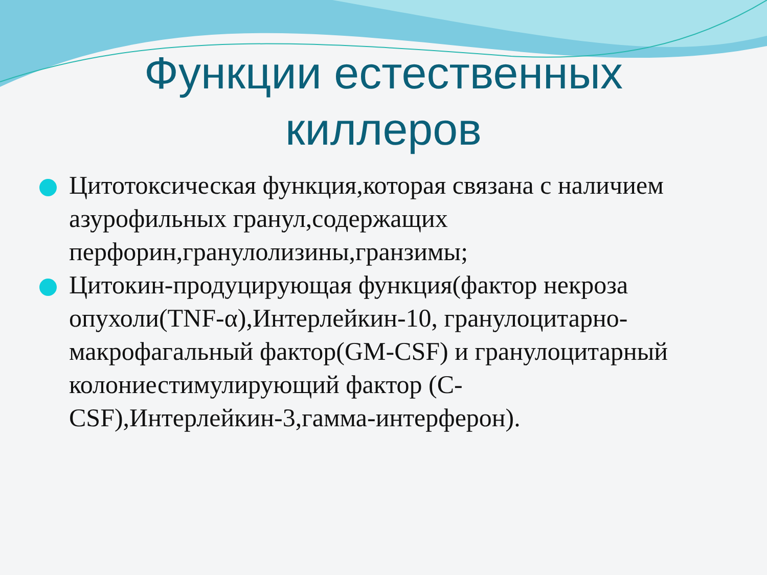Функции естественных киллеров
Цитотоксическая функция,которая связана с наличием азурофильных гранул,содержащих перфорин,гранулолизины,гранзимы;
Цитокин-продуцирующая функция(фактор некроза опухоли(TNF-α),Интерлейкин-10, гранулоцитарно-макрофагальный фактор(GM-CSF) и гранулоцитарный колониестимулирующий фактор (C-CSF),Интерлейкин-3,гамма-интерферон).